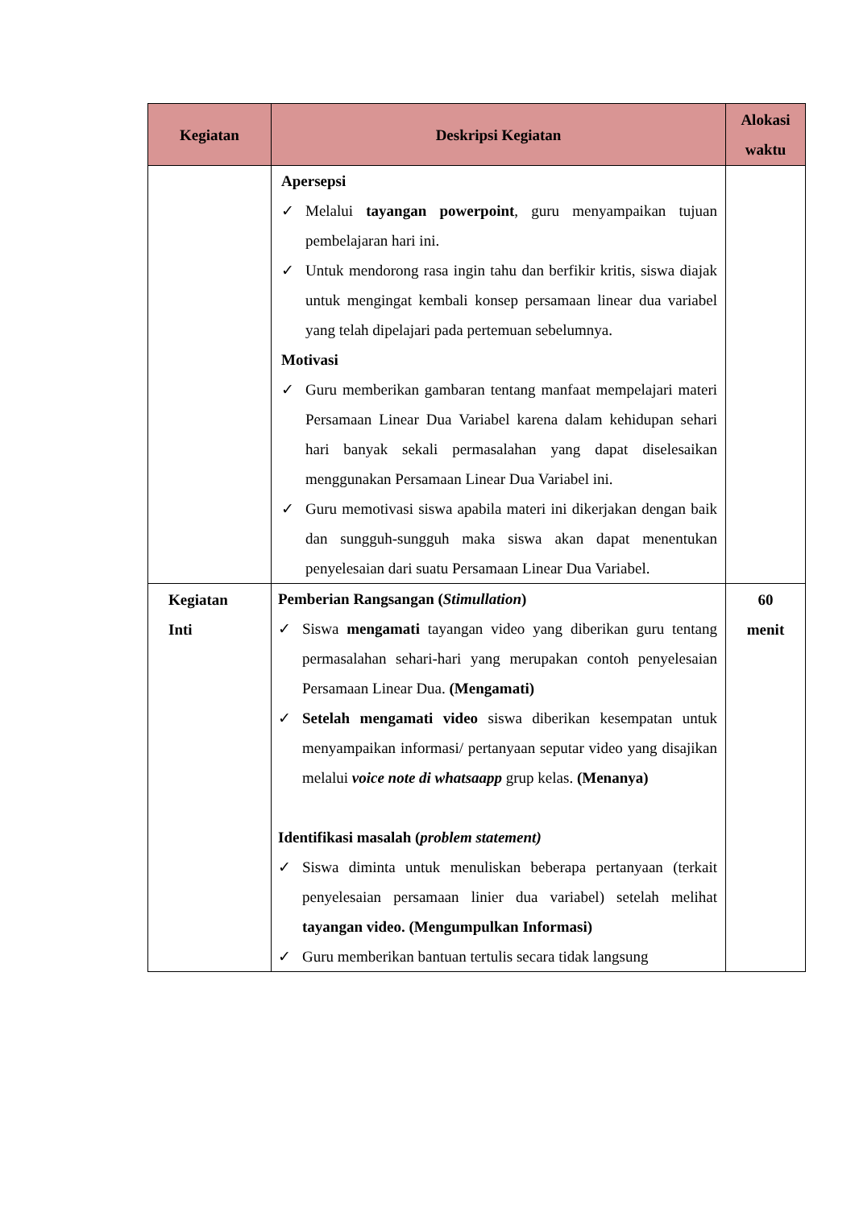| Kegiatan | Deskripsi Kegiatan | Alokasi waktu |
| --- | --- | --- |
| | Apersepsi ✓ Melalui tayangan powerpoint , guru menyampaikan tujuan pembelajaran hari ini. ✓ Untuk mendorong rasa ingin tahu dan berfikir kritis, siswa diajak untuk mengingat kembali konsep persamaan linear dua variabel yang telah dipelajari pada pertemuan sebelumnya. Motivasi ✓ Guru memberikan gambaran tentang manfaat mempelajari materi Persamaan Linear Dua Variabel karena dalam kehidupan sehari hari banyak sekali permasalahan yang dapat diselesaikan menggunakan Persamaan Linear Dua Variabel ini. ✓ Guru memotivasi siswa apabila materi ini dikerjakan dengan baik dan sungguh-sungguh maka siswa akan dapat menentukan penyelesaian dari suatu Persamaan Linear Dua Variabel. | |
| Kegiatan Inti | Pemberian Rangsangan ( Stimullation ) ✓ Siswa mengamati tayangan video yang diberikan guru tentang permasalahan sehari-hari yang merupakan contoh penyelesaian Persamaan Linear Dua. (Mengamati) ✓ Setelah mengamati video siswa diberikan kesempatan untuk menyampaikan informasi/ pertanyaan seputar video yang disajikan melalui voice note di whatsaapp grup kelas. (Menanya) Identifikasi masalah ( problem statement) ✓ Siswa diminta untuk menuliskan beberapa pertanyaan (terkait penyelesaian persamaan linier dua variabel) setelah melihat tayangan video. (Mengumpulkan Informasi) ✓ Guru memberikan bantuan tertulis secara tidak langsung | 60 menit |